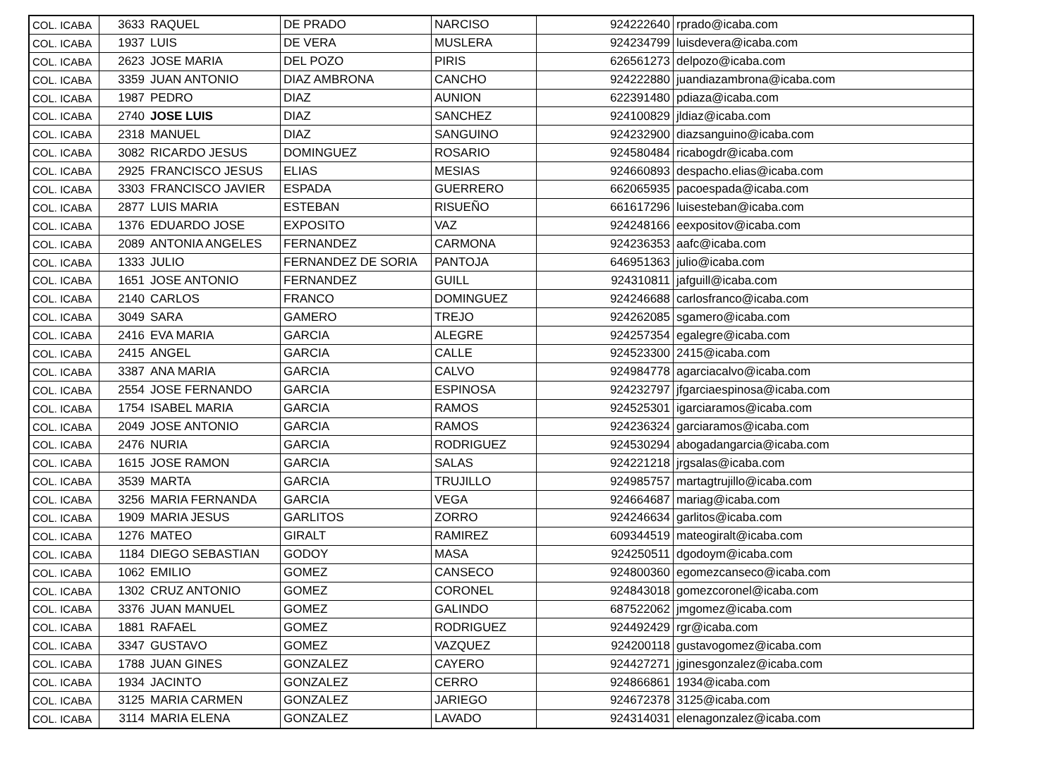| COL. ICABA | 3633 | RAQUEL | DE PRADO | NARCISO | 924222640 | rprado@icaba.com |
| COL. ICABA | 1937 | LUIS | DE VERA | MUSLERA | 924234799 | luisdevera@icaba.com |
| COL. ICABA | 2623 | JOSE MARIA | DEL POZO | PIRIS | 626561273 | delpozo@icaba.com |
| COL. ICABA | 3359 | JUAN ANTONIO | DIAZ AMBRONA | CANCHO | 924222880 | juandiazambrona@icaba.com |
| COL. ICABA | 1987 | PEDRO | DIAZ | AUNION | 622391480 | pdiaza@icaba.com |
| COL. ICABA | 2740 | JOSE LUIS | DIAZ | SANCHEZ | 924100829 | jldiaz@icaba.com |
| COL. ICABA | 2318 | MANUEL | DIAZ | SANGUINO | 924232900 | diazsanguino@icaba.com |
| COL. ICABA | 3082 | RICARDO JESUS | DOMINGUEZ | ROSARIO | 924580484 | ricabogdr@icaba.com |
| COL. ICABA | 2925 | FRANCISCO JESUS | ELIAS | MESIAS | 924660893 | despacho.elias@icaba.com |
| COL. ICABA | 3303 | FRANCISCO JAVIER | ESPADA | GUERRERO | 662065935 | pacoespada@icaba.com |
| COL. ICABA | 2877 | LUIS MARIA | ESTEBAN | RISUEÑO | 661617296 | luisesteban@icaba.com |
| COL. ICABA | 1376 | EDUARDO JOSE | EXPOSITO | VAZ | 924248166 | eexpositov@icaba.com |
| COL. ICABA | 2089 | ANTONIA ANGELES | FERNANDEZ | CARMONA | 924236353 | aafc@icaba.com |
| COL. ICABA | 1333 | JULIO | FERNANDEZ DE SORIA | PANTOJA | 646951363 | julio@icaba.com |
| COL. ICABA | 1651 | JOSE ANTONIO | FERNANDEZ | GUILL | 924310811 | jafguill@icaba.com |
| COL. ICABA | 2140 | CARLOS | FRANCO | DOMINGUEZ | 924246688 | carlosfranco@icaba.com |
| COL. ICABA | 3049 | SARA | GAMERO | TREJO | 924262085 | sgamero@icaba.com |
| COL. ICABA | 2416 | EVA MARIA | GARCIA | ALEGRE | 924257354 | egalegre@icaba.com |
| COL. ICABA | 2415 | ANGEL | GARCIA | CALLE | 924523300 | 2415@icaba.com |
| COL. ICABA | 3387 | ANA MARIA | GARCIA | CALVO | 924984778 | agarciacalvo@icaba.com |
| COL. ICABA | 2554 | JOSE FERNANDO | GARCIA | ESPINOSA | 924232797 | jfgarciaespinosa@icaba.com |
| COL. ICABA | 1754 | ISABEL MARIA | GARCIA | RAMOS | 924525301 | igarciaramos@icaba.com |
| COL. ICABA | 2049 | JOSE ANTONIO | GARCIA | RAMOS | 924236324 | garciaramos@icaba.com |
| COL. ICABA | 2476 | NURIA | GARCIA | RODRIGUEZ | 924530294 | abogadangarcia@icaba.com |
| COL. ICABA | 1615 | JOSE RAMON | GARCIA | SALAS | 924221218 | jrgsalas@icaba.com |
| COL. ICABA | 3539 | MARTA | GARCIA | TRUJILLO | 924985757 | martagtrujillo@icaba.com |
| COL. ICABA | 3256 | MARIA FERNANDA | GARCIA | VEGA | 924664687 | mariag@icaba.com |
| COL. ICABA | 1909 | MARIA JESUS | GARLITOS | ZORRO | 924246634 | garlitos@icaba.com |
| COL. ICABA | 1276 | MATEO | GIRALT | RAMIREZ | 609344519 | mateogiralt@icaba.com |
| COL. ICABA | 1184 | DIEGO SEBASTIAN | GODOY | MASA | 924250511 | dgodoym@icaba.com |
| COL. ICABA | 1062 | EMILIO | GOMEZ | CANSECO | 924800360 | egomezcanseco@icaba.com |
| COL. ICABA | 1302 | CRUZ ANTONIO | GOMEZ | CORONEL | 924843018 | gomezcoronel@icaba.com |
| COL. ICABA | 3376 | JUAN MANUEL | GOMEZ | GALINDO | 687522062 | jmgomez@icaba.com |
| COL. ICABA | 1881 | RAFAEL | GOMEZ | RODRIGUEZ | 924492429 | rgr@icaba.com |
| COL. ICABA | 3347 | GUSTAVO | GOMEZ | VAZQUEZ | 924200118 | gustavogomez@icaba.com |
| COL. ICABA | 1788 | JUAN GINES | GONZALEZ | CAYERO | 924427271 | jginesgonzalez@icaba.com |
| COL. ICABA | 1934 | JACINTO | GONZALEZ | CERRO | 924866861 | 1934@icaba.com |
| COL. ICABA | 3125 | MARIA CARMEN | GONZALEZ | JARIEGO | 924672378 | 3125@icaba.com |
| COL. ICABA | 3114 | MARIA ELENA | GONZALEZ | LAVADO | 924314031 | elenagonzalez@icaba.com |